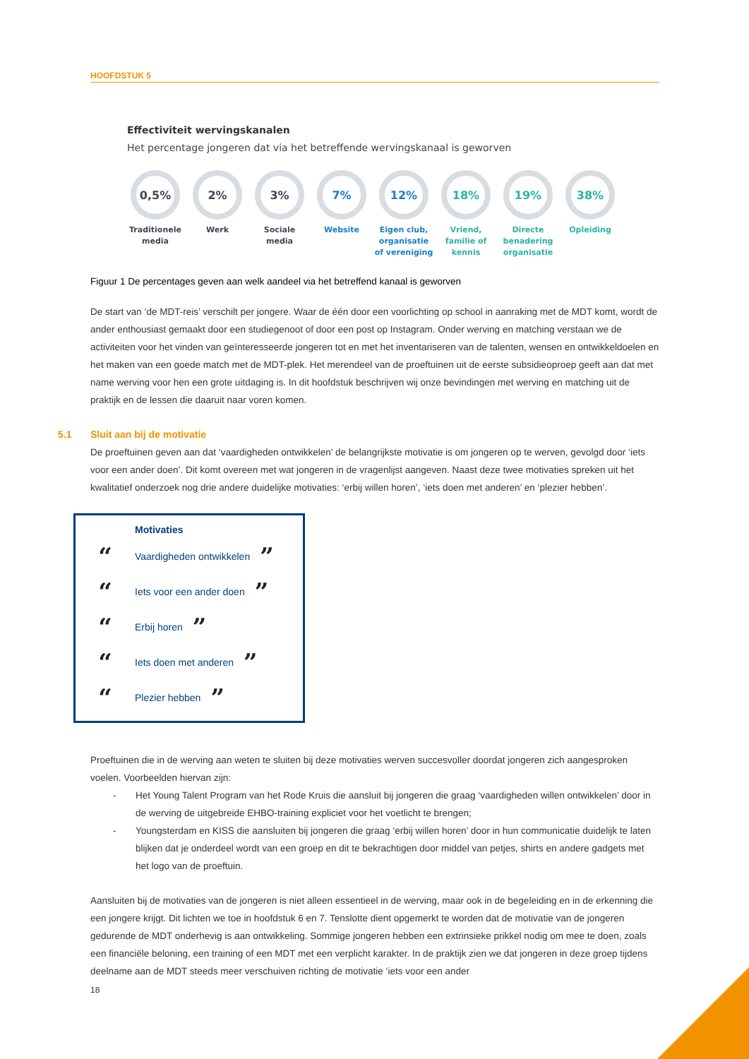HOOFDSTUK 5
Effectiviteit wervingskanalen
Het percentage jongeren dat via het betreffende wervingskanaal is geworven
0,5%
Traditionele media
2%
Werk
3%
Sociale media
7%
Website
12%
Eigen club, organisatie of vereniging
18%
Vriend, familie of kennis
19%
Directe benadering organisatie
38%
Opleiding
Figuur 1 De percentages geven aan welk aandeel via het betreffend kanaal is geworven
De start van ‘de MDT-reis’ verschilt per jongere. Waar de één door een voorlichting op school in aanraking met de MDT komt, wordt de ander enthousiast gemaakt door een studiegenoot of door een post op Instagram. Onder werving en matching verstaan we de activiteiten voor het vinden van geïnteresseerde jongeren tot en met het inventariseren van de talenten, wensen en ontwikkeldoelen en het maken van een goede match met de MDT-plek. Het merendeel van de proeftuinen uit de eerste subsidieoproep geeft aan dat met name werving voor hen een grote uitdaging is. In dit hoofdstuk beschrijven wij onze bevindingen met werving en matching uit de praktijk en de lessen die daaruit naar voren komen.
5.1 Sluit aan bij de motivatie
De proeftuinen geven aan dat ‘vaardigheden ontwikkelen’ de belangrijkste motivatie is om jongeren op te werven, gevolgd door ‘iets voor een ander doen’. Dit komt overeen met wat jongeren in de vragenlijst aangeven. Naast deze twee motivaties spreken uit het kwalitatief onderzoek nog drie andere duidelijke motivaties: ‘erbij willen horen’, ‘iets doen met anderen’ en ‘plezier hebben’.
Motivaties
“Vaardigheden ontwikkelen”
“Iets voor een ander doen”
“Erbij horen”
“Iets doen met anderen”
“Plezier hebben”
Proeftuinen die in de werving aan weten te sluiten bij deze motivaties werven succesvoller doordat jongeren zich aangesproken voelen. Voorbeelden hiervan zijn:
- Het Young Talent Program van het Rode Kruis die aansluit bij jongeren die graag ‘vaardigheden willen ontwikkelen’ door in de werving de uitgebreide EHBO-training expliciet voor het voetlicht te brengen;
- Youngsterdam en KISS die aansluiten bij jongeren die graag ‘erbij willen horen’ door in hun communicatie duidelijk te laten blijken dat je onderdeel wordt van een groep en dit te bekrachtigen door middel van petjes, shirts en andere gadgets met het logo van de proeftuin.
Aansluiten bij de motivaties van de jongeren is niet alleen essentieel in de werving, maar ook in de begeleiding en in de erkenning die een jongere krijgt. Dit lichten we toe in hoofdstuk 6 en 7. Tenslotte dient opgemerkt te worden dat de motivatie van de jongeren gedurende de MDT onderhevig is aan ontwikkeling. Sommige jongeren hebben een extrinsieke prikkel nodig om mee te doen, zoals een financiële beloning, een training of een MDT met een verplicht karakter. In de praktijk zien we dat jongeren in deze groep tijdens deelname aan de MDT steeds meer verschuiven richting de motivatie ‘iets voor een ander
18